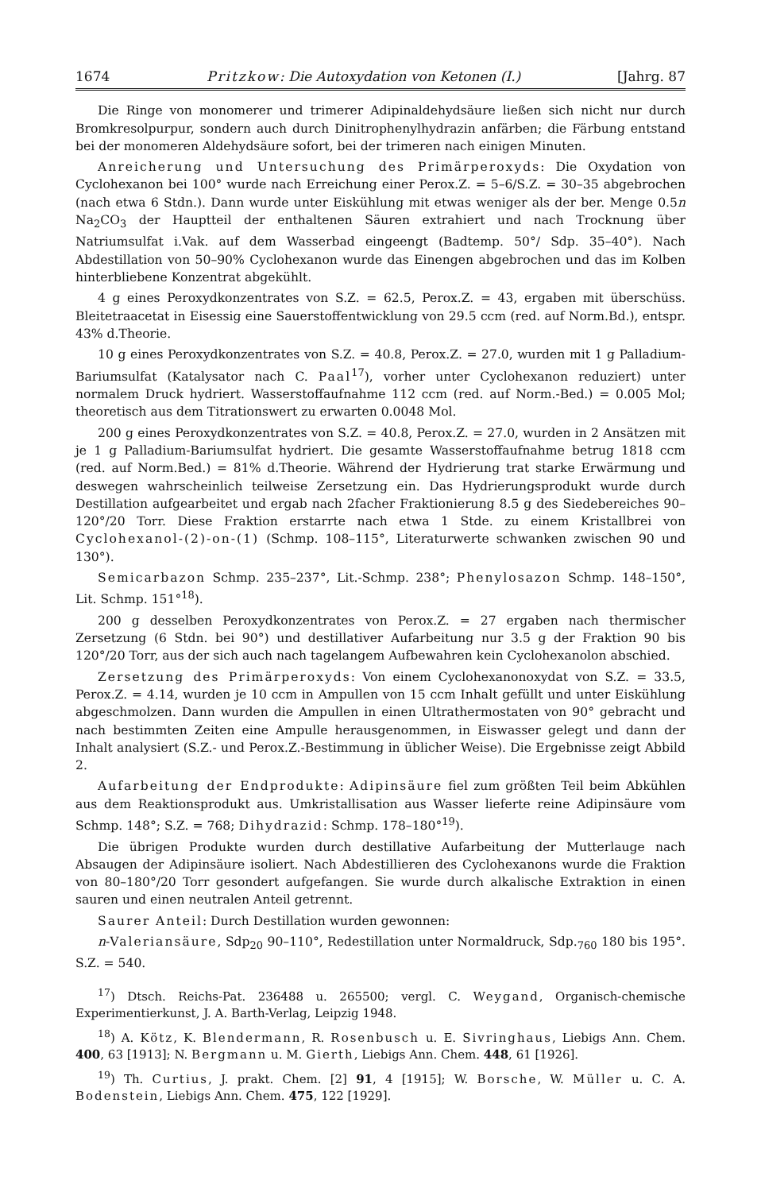1674 Pritzkow: Die Autoxydation von Ketonen (I.) [Jahrg. 87
Die Ringe von monomerer und trimerer Adipinaldehydsäure ließen sich nicht nur durch Bromkresolpurpur, sondern auch durch Dinitrophenylhydrazin anfärben; die Färbung entstand bei der monomeren Aldehydsäure sofort, bei der trimeren nach einigen Minuten.
Anreicherung und Untersuchung des Primärperoxyds: Die Oxydation von Cyclohexanon bei 100° wurde nach Erreichung einer Perox.Z. = 5–6/S.Z. = 30–35 abgebrochen (nach etwa 6 Stdn.). Dann wurde unter Eiskühlung mit etwas weniger als der ber. Menge 0.5n Na<sub>2</sub>CO<sub>3</sub> der Hauptteil der enthaltenen Säuren extrahiert und nach Trocknung über Natriumsulfat i.Vak. auf dem Wasserbad eingeengt (Badtemp. 50°/ Sdp. 35–40°). Nach Abdestillation von 50–90% Cyclohexanon wurde das Einengen abgebrochen und das im Kolben hinterbliebene Konzentrat abgekühlt.
4 g eines Peroxydkonzentrates von S.Z. = 62.5, Perox.Z. = 43, ergaben mit überschüss. Bleitetraacetat in Eisessig eine Sauerstoffentwicklung von 29.5 ccm (red. auf Norm.Bd.), entspr. 43% d.Theorie.
10 g eines Peroxydkonzentrates von S.Z. = 40.8, Perox.Z. = 27.0, wurden mit 1 g Palladium-Bariumsulfat (Katalysator nach C. Paal<sup>17</sup>), vorher unter Cyclohexanon reduziert) unter normalem Druck hydriert. Wasserstoffaufnahme 112 ccm (red. auf Norm.-Bed.) = 0.005 Mol; theoretisch aus dem Titrationswert zu erwarten 0.0048 Mol.
200 g eines Peroxydkonzentrates von S.Z. = 40.8, Perox.Z. = 27.0, wurden in 2 Ansätzen mit je 1 g Palladium-Bariumsulfat hydriert. Die gesamte Wasserstoffaufnahme betrug 1818 ccm (red. auf Norm.Bed.) = 81% d.Theorie. Während der Hydrierung trat starke Erwärmung und deswegen wahrscheinlich teilweise Zersetzung ein. Das Hydrierungsprodukt wurde durch Destillation aufgearbeitet und ergab nach 2facher Fraktionierung 8.5 g des Siedebereiches 90–120°/20 Torr. Diese Fraktion erstarrte nach etwa 1 Stde. zu einem Kristallbrei von Cyclohexanol-(2)-on-(1) (Schmp. 108–115°, Literaturwerte schwanken zwischen 90 und 130°).
Semicarbazon Schmp. 235–237°, Lit.-Schmp. 238°; Phenylosazon Schmp. 148–150°, Lit. Schmp. 151°<sup>18</sup>).
200 g desselben Peroxydkonzentrates von Perox.Z. = 27 ergaben nach thermischer Zersetzung (6 Stdn. bei 90°) und destillativer Aufarbeitung nur 3.5 g der Fraktion 90 bis 120°/20 Torr, aus der sich auch nach tagelangem Aufbewahren kein Cyclohexanolon abschied.
Zersetzung des Primärperoxyds: Von einem Cyclohexanonoxydat von S.Z. = 33.5, Perox.Z. = 4.14, wurden je 10 ccm in Ampullen von 15 ccm Inhalt gefüllt und unter Eiskühlung abgeschmolzen. Dann wurden die Ampullen in einen Ultrathermostaten von 90° gebracht und nach bestimmten Zeiten eine Ampulle herausgenommen, in Eiswasser gelegt und dann der Inhalt analysiert (S.Z.- und Perox.Z.-Bestimmung in üblicher Weise). Die Ergebnisse zeigt Abbild 2.
Aufarbeitung der Endprodukte: Adipinsäure fiel zum größten Teil beim Abkühlen aus dem Reaktionsprodukt aus. Umkristallisation aus Wasser lieferte reine Adipinsäure vom Schmp. 148°; S.Z. = 768; Dihydrazid: Schmp. 178–180°<sup>19</sup>).
Die übrigen Produkte wurden durch destillative Aufarbeitung der Mutterlauge nach Absaugen der Adipinsäure isoliert. Nach Abdestillieren des Cyclohexanons wurde die Fraktion von 80–180°/20 Torr gesondert aufgefangen. Sie wurde durch alkalische Extraktion in einen sauren und einen neutralen Anteil getrennt.
Saurer Anteil: Durch Destillation wurden gewonnen:
n-Valeriansäure, Sdp<sub>20</sub> 90–110°, Redestillation unter Normaldruck, Sdp.<sub>760</sub> 180 bis 195°. S.Z. = 540.
<sup>17</sup>) Dtsch. Reichs-Pat. 236488 u. 265500; vergl. C. Weygand, Organisch-chemische Experimentierkunst, J. A. Barth-Verlag, Leipzig 1948.
<sup>18</sup>) A. Kötz, K. Blendermann, R. Rosenbusch u. E. Sivringhaus, Liebigs Ann. Chem. 400, 63 [1913]; N. Bergmann u. M. Gierth, Liebigs Ann. Chem. 448, 61 [1926].
<sup>19</sup>) Th. Curtius, J. prakt. Chem. [2] 91, 4 [1915]; W. Borsche, W. Müller u. C. A. Bodenstein, Liebigs Ann. Chem. 475, 122 [1929].